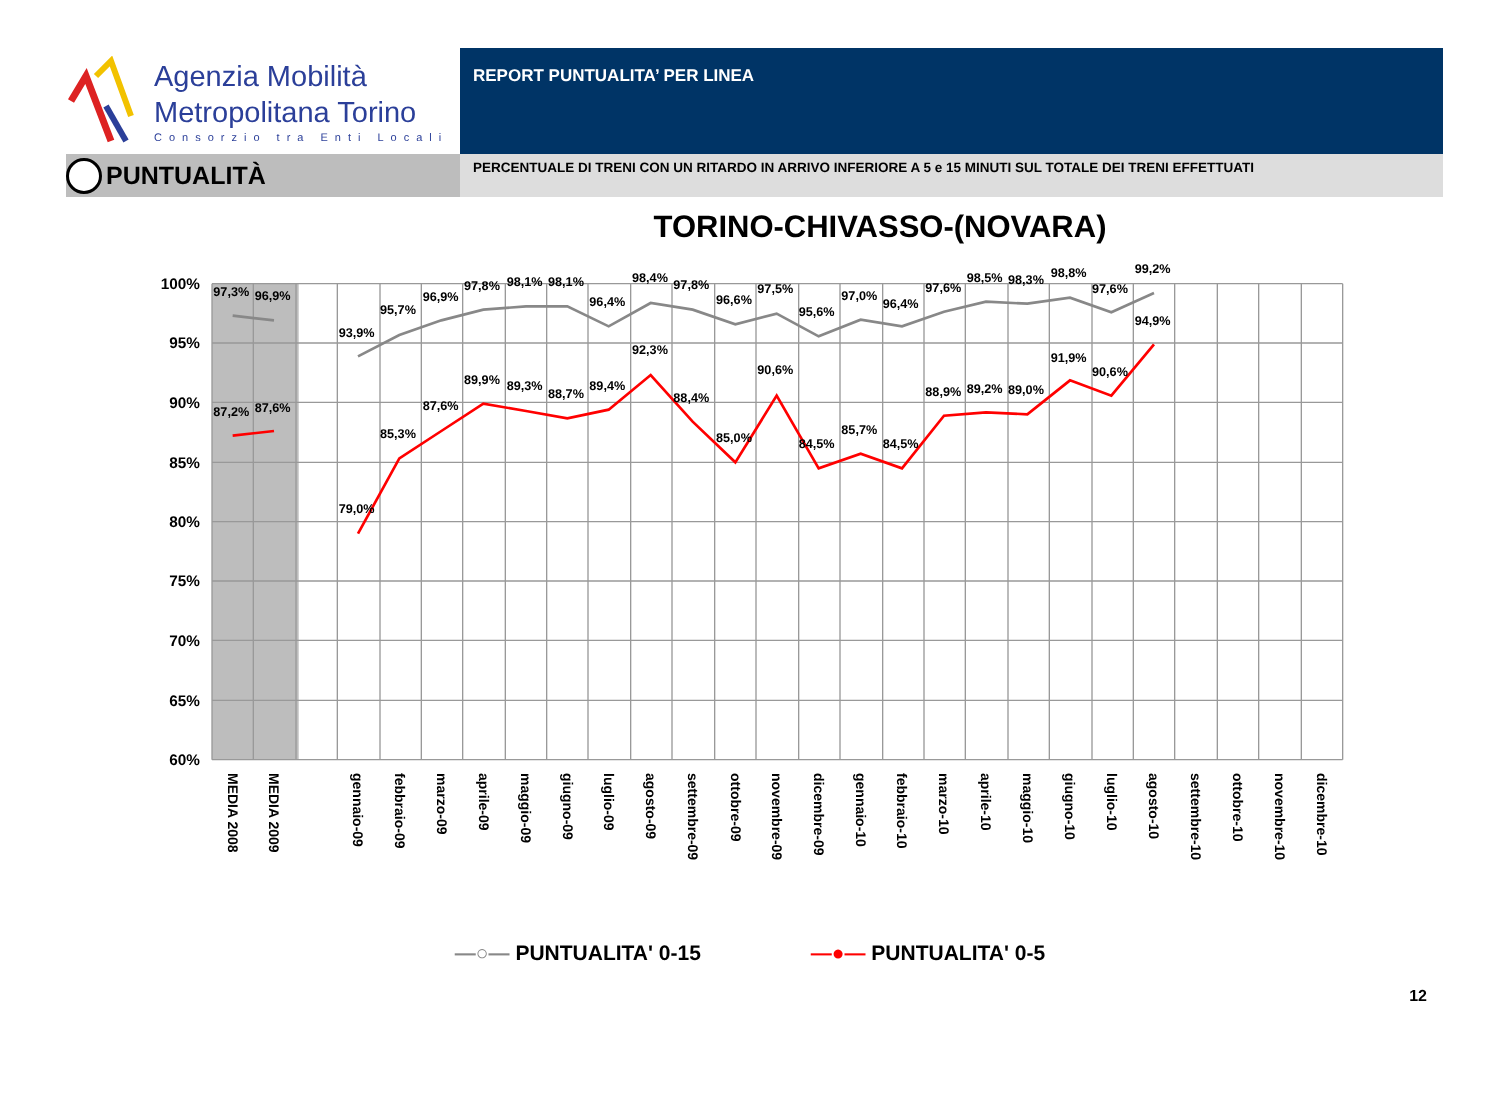Agenzia Mobilità
Metropolitana Torino
Consorzio tra Enti Locali
PUNTUALITÀ
REPORT PUNTUALITA’ PER LINEA
PERCENTUALE DI TRENI CON UN RITARDO IN ARRIVO INFERIORE A 5 e 15 MINUTI SUL TOTALE DEI TRENI EFFETTUATI
TORINO-CHIVASSO-(NOVARA)
100%
95%
90%
85%
80%
75%
70%
65%
60%
97,3%
96,9%
93,9%
95,7%
96,9%
97,8%
98,1%
98,1%
96,4%
98,4%
97,8%
96,6%
97,5%
95,6%
97,0%
96,4%
97,6%
98,5%
98,3%
98,8%
97,6%
99,2%
87,2%
87,6%
79,0%
85,3%
87,6%
89,9%
89,3%
88,7%
89,4%
92,3%
88,4%
85,0%
90,6%
84,5%
85,7%
84,5%
88,9%
89,2%
89,0%
91,9%
90,6%
94,9%
MEDIA 2008
MEDIA 2009
gennaio-09
febbraio-09
marzo-09
aprile-09
maggio-09
giugno-09
luglio-09
agosto-09
settembre-09
ottobre-09
novembre-09
dicembre-09
gennaio-10
febbraio-10
marzo-10
aprile-10
maggio-10
giugno-10
luglio-10
agosto-10
settembre-10
ottobre-10
novembre-10
dicembre-10
—○— PUNTUALITA' 0-15 —●— PUNTUALITA' 0-5
12